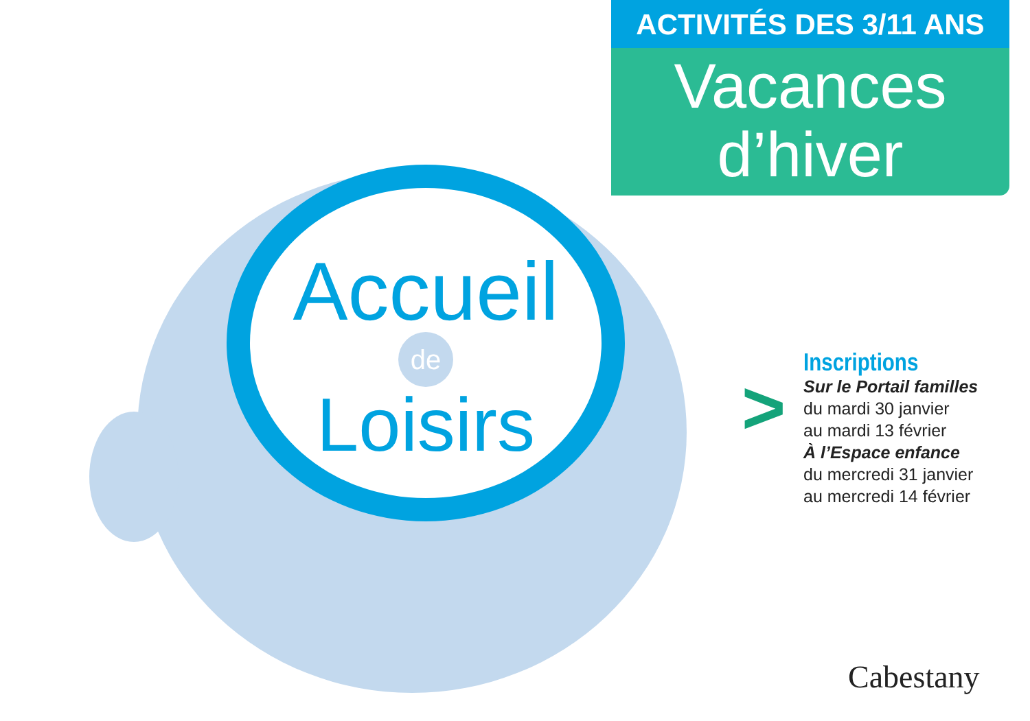ACTIVITÉS DES 3/11 ANS
Vacances
d’hiver
Accueil
de
Loisirs
>
Inscriptions
Sur le Portail familles
du mardi 30 janvier
au mardi 13 février
À l’Espace enfance
du mercredi 31 janvier
au mercredi 14 février
Cabestany